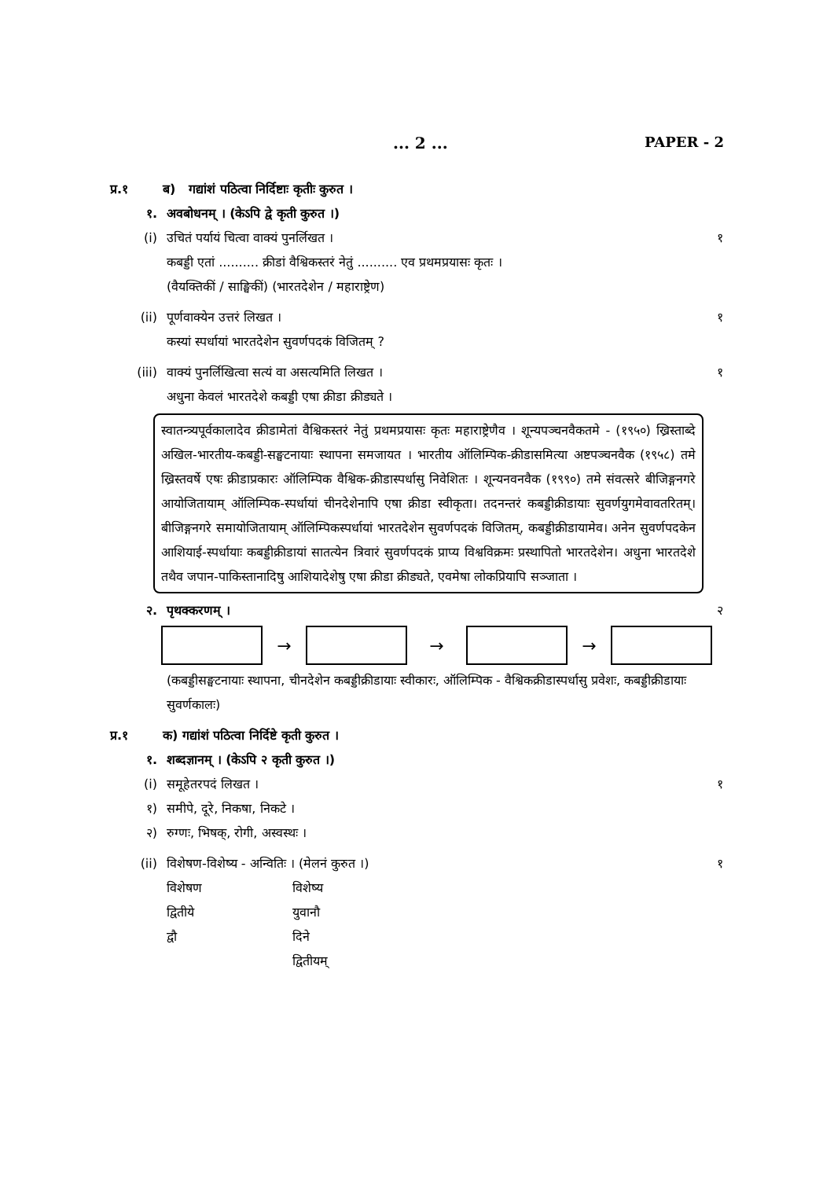... 2 ... PAPER - 2
प्र.१ ब) गद्यांशं पठित्वा निर्दिष्टाः कृतीः कुरुत ।
१. अवबोधनम् । (केऽपि द्वे कृती कुरुत ।)
(i) उचितं पर्यायं चित्वा वाक्यं पुनर्लिखत । १
कबड्डी एतां .......... क्रीडां वैश्विकस्तरं नेतुं .......... एव प्रथमप्रयासः कृतः ।
(वैयक्तिकीं / साङ्घिकीं) (भारतदेशेन / महाराष्ट्रेण)
(ii) पूर्णवाक्येन उत्तरं लिखत । १
कस्यां स्पर्धायां भारतदेशेन सुवर्णपदकं विजितम् ?
(iii) वाक्यं पुनर्लिखित्वा सत्यं वा असत्यमिति लिखत । १
अधुना केवलं भारतदेशे कबड्डी एषा क्रीडा क्रीड्यते ।
स्वातन्त्र्यपूर्वकालादेव क्रीडामेतां वैश्विकस्तरं नेतुं प्रथमप्रयासः कृतः महाराष्ट्रेणैव । शून्यपञ्चनवैकतमे - (१९५०) ख्रिस्ताब्दे अखिल-भारतीय-कबड्डी-सङ्घटनायाः स्थापना समजायत । भारतीय ऑलिम्पिक-क्रीडासमित्या अष्टपञ्चनवैक (१९५८) तमे ख्रिस्तवर्षे एषः क्रीडाप्रकारः ऑलिम्पिक वैश्विक-क्रीडास्पर्धासु निवेशितः । शून्यनवनवैक (१९९०) तमे संवत्सरे बीजिङ्गनगरे आयोजितायाम् ऑलिम्पिक-स्पर्धायां चीनदेशेनापि एषा क्रीडा स्वीकृता। तदनन्तरं कबड्डीक्रीडायाः सुवर्णयुगमेवावतरितम्। बीजिङ्गनगरे समायोजितायाम् ऑलिम्पिकस्पर्धायां भारतदेशेन सुवर्णपदकं विजितम्, कबड्डीक्रीडायामेव। अनेन सुवर्णपदकेन आशियाई-स्पर्धायाः कबड्डीक्रीडायां सातत्येन त्रिवारं सुवर्णपदकं प्राप्य विश्वविक्रमः प्रस्थापितो भारतदेशेन। अधुना भारतदेशे तथैव जपान-पाकिस्तानादिषु आशियादेशेषु एषा क्रीडा क्रीड्यते, एवमेषा लोकप्रियापि सञ्जाता ।
२. पृथक्करणम् । २
→ → →
(कबड्डीसङ्घटनायाः स्थापना, चीनदेशेन कबड्डीक्रीडायाः स्वीकारः, ऑलिम्पिक - वैश्विकक्रीडास्पर्धासु प्रवेशः, कबड्डीक्रीडायाः सुवर्णकालः)
प्र.१ क) गद्यांशं पठित्वा निर्दिष्टे कृती कुरुत ।
१. शब्दज्ञानम् । (केऽपि २ कृती कुरुत ।)
(i) समूहेतरपदं लिखत । १
१) समीपे, दूरे, निकषा, निकटे ।
२) रुग्णः, भिषक्, रोगी, अस्वस्थः ।
(ii) विशेषण-विशेष्य - अन्वितिः । (मेलनं कुरुत ।) १
विशेषण विशेष्य
द्वितीये युवानौ
द्वौ दिने
द्वितीयम्